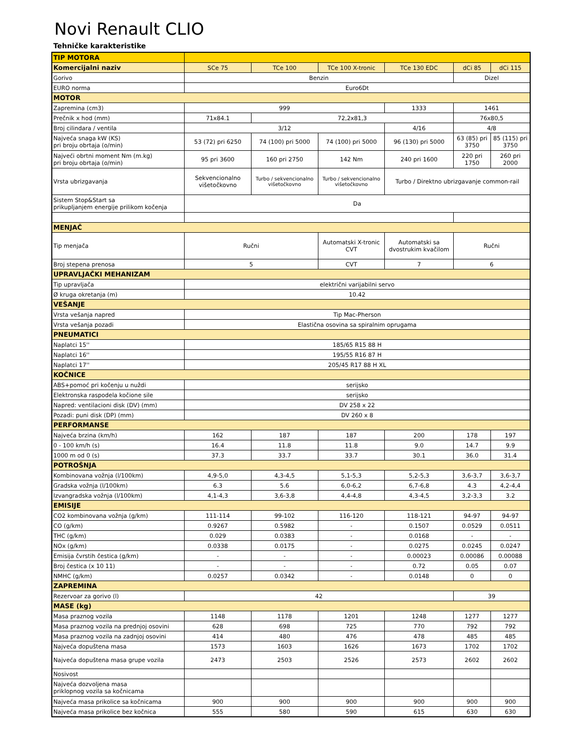Novi Renault CLIO
Tehničke karakteristike
| TIP MOTORA | | | | | | |
| Komercijalni naziv | SCe 75 | TCe 100 | TCe 100 X-tronic | TCe 130 EDC | dCi 85 | dCi 115 |
| Gorivo | Benzin | | | | Dizel | |
| EURO norma | Euro6Dt | | | | | |
| MOTOR | | | | | | |
| Zapremina (cm3) | 999 | | | 1333 | 1461 | |
| Prečnik x hod (mm) | 71x84.1 | 72,2x81,3 | | | 76x80,5 | |
| Broj cilindara / ventila | 3/12 | | | 4/16 | 4/8 | |
| Najveća snaga kW (KS) pri broju obrtaja (o/min) | 53 (72) pri 6250 | 74 (100) pri 5000 | 74 (100) pri 5000 | 96 (130) pri 5000 | 63 (85) pri 3750 | 85 (115) pri 3750 |
| Najveći obrtni moment Nm (m.kg) pri broju obrtaja (o/min) | 95 pri 3600 | 160 pri 2750 | 142 Nm | 240 pri 1600 | 220 pri 1750 | 260 pri 2000 |
| Vrsta ubrizgavanja | Sekvencionalno višetočkovno | Turbo / sekvencionalno višetočkovno | Turbo / sekvencionalno višetočkovno | Turbo / Direktno ubrizgavanje common-rail | | |
| Sistem Stop&Start sa prikupljanjem energije prilikom kočenja | Da | | | | | |
| MENJAČ | | | | | | |
| Tip menjača | Ručni | | Automatski X-tronic CVT | Automatski sa dvostrukim kvačilom | Ručni | |
| Broj stepena prenosa | 5 | | CVT | 7 | 6 | |
| UPRAVLJAČKI MEHANIZAM | | | | | | |
| Tip upravljača | električni varijabilni servo | | | | | |
| Ø kruga okretanja (m) | 10.42 | | | | | |
| VEŠANJE | | | | | | |
| Vrsta vešanja napred | Tip Mac-Pherson | | | | | |
| Vrsta vešanja pozadi | Elastična osovina sa spiralnim oprugama | | | | | |
| PNEUMATICI | | | | | | |
| Naplatci 15'' | 185/65 R15 88 H | | | | | |
| Naplatci 16'' | 195/55 R16 87 H | | | | | |
| Naplatci 17'' | 205/45 R17 88 H XL | | | | | |
| KOČNICE | | | | | | |
| ABS+pomoć pri kočenju u nuždi | serijsko | | | | | |
| Elektronska raspodela kočione sile | serijsko | | | | | |
| Napred: ventilacioni disk (DV) (mm) | DV 258 x 22 | | | | | |
| Pozadi: puni disk (DP) (mm) | DV 260 x 8 | | | | | |
| PERFORMANSE | | | | | | |
| Najveća brzina (km/h) | 162 | 187 | 187 | 200 | 178 | 197 |
| 0 - 100 km/h (s) | 16.4 | 11.8 | 11.8 | 9.0 | 14.7 | 9.9 |
| 1000 m od 0 (s) | 37.3 | 33.7 | 33.7 | 30.1 | 36.0 | 31.4 |
| POTROŠNJA | | | | | | |
| Kombinovana vožnja (l/100km) | 4,9-5,0 | 4,3-4,5 | 5,1-5,3 | 5,2-5,3 | 3,6-3,7 | 3,6-3,7 |
| Gradska vožnja (l/100km) | 6.3 | 5.6 | 6,0-6,2 | 6,7-6,8 | 4.3 | 4,2-4,4 |
| Izvangradska vožnja (l/100km) | 4,1-4,3 | 3,6-3,8 | 4,4-4,8 | 4,3-4,5 | 3,2-3,3 | 3.2 |
| EMISIJE | | | | | | |
| CO2 kombinovana vožnja (g/km) | 111-114 | 99-102 | 116-120 | 118-121 | 94-97 | 94-97 |
| CO (g/km) | 0.9267 | 0.5982 | - | 0.1507 | 0.0529 | 0.0511 |
| THC (g/km) | 0.029 | 0.0383 | - | 0.0168 | - | - |
| NOx (g/km) | 0.0338 | 0.0175 | - | 0.0275 | 0.0245 | 0.0247 |
| Emisija čvrstih čestica (g/km) | - | - | - | 0.00023 | 0.00086 | 0.00088 |
| Broj čestica (x 10 11) | - | - | - | 0.72 | 0.05 | 0.07 |
| NMHC (g/km) | 0.0257 | 0.0342 | - | 0.0148 | 0 | 0 |
| ZAPREMINA | | | | | | |
| Rezervoar za gorivo (l) | 42 | | | | 39 | |
| MASE (kg) | | | | | | |
| Masa praznog vozila | 1148 | 1178 | 1201 | 1248 | 1277 | 1277 |
| Masa praznog vozila na prednjoj osovini | 628 | 698 | 725 | 770 | 792 | 792 |
| Masa praznog vozila na zadnjoj osovini | 414 | 480 | 476 | 478 | 485 | 485 |
| Najveća dopuštena masa | 1573 | 1603 | 1626 | 1673 | 1702 | 1702 |
| Najveća dopuštena masa grupe vozila | 2473 | 2503 | 2526 | 2573 | 2602 | 2602 |
| Nosivost | | | | | | |
| Najveća dozvoljena masa priklopnog vozila sa kočnicama | | | | | | |
| Najveća masa prikolice sa kočnicama | 900 | 900 | 900 | 900 | 900 | 900 |
| Najveća masa prikolice bez kočnica | 555 | 580 | 590 | 615 | 630 | 630 |